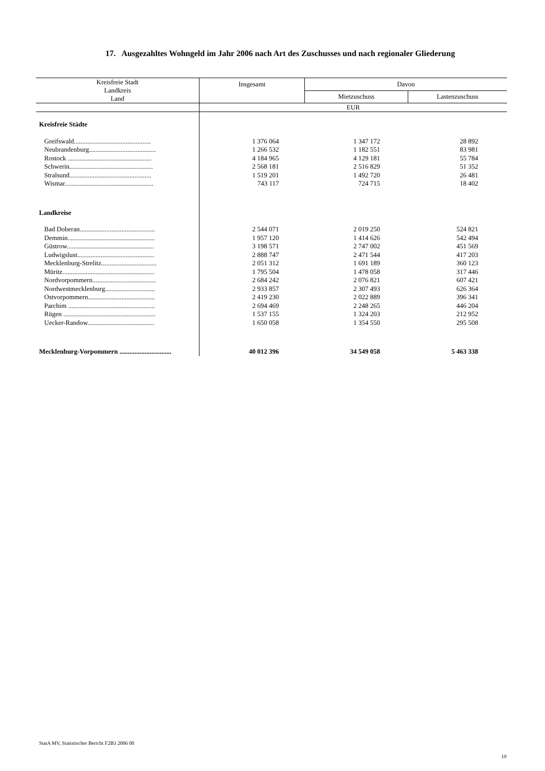17. Ausgezahltes Wohngeld im Jahr 2006 nach Art des Zuschusses und nach regionaler Gliederung
| Kreisfreie Stadt Landkreis Land | Insgesamt | Davon | |
| --- | --- | --- | --- |
| | | Mietzuschuss | Lastenzuschuss |
| | EUR | | |
| Kreisfreie Städte | | | |
| Greifswald.............................................. | 1 376 064 | 1 347 172 | 28 892 |
| Neubrandenburg........................................ | 1 266 532 | 1 182 551 | 83 981 |
| Rostock .................................................. | 4 184 965 | 4 129 181 | 55 784 |
| Schwerin.................................................. | 2 568 181 | 2 516 829 | 51 352 |
| Stralsund................................................. | 1 519 201 | 1 492 720 | 26 481 |
| Wismar..................................................... | 743 117 | 724 715 | 18 402 |
| Landkreise | | | |
| Bad Doberan............................................. | 2 544 071 | 2 019 250 | 524 821 |
| Demmin.................................................... | 1 957 120 | 1 414 626 | 542 494 |
| Güstrow.................................................... | 3 198 571 | 2 747 002 | 451 569 |
| Ludwigslust.............................................. | 2 888 747 | 2 471 544 | 417 203 |
| Mecklenburg-Strelitz................................. | 2 051 312 | 1 691 189 | 360 123 |
| Müritz....................................................... | 1 795 504 | 1 478 058 | 317 446 |
| Nordvorpommern...................................... | 2 684 242 | 2 076 821 | 607 421 |
| Nordwestmecklenburg.............................. | 2 933 857 | 2 307 493 | 626 364 |
| Ostvorpommern........................................ | 2 419 230 | 2 022 889 | 396 341 |
| Parchim .................................................... | 2 694 469 | 2 248 265 | 446 204 |
| Rügen ....................................................... | 1 537 155 | 1 324 203 | 212 952 |
| Uecker-Randow........................................ | 1 650 058 | 1 354 550 | 295 508 |
| Mecklenburg-Vorpommern ............................... | 40 012 396 | 34 549 058 | 5 463 338 |
StatA MV, Statistischer Bericht F2B3 2006 00
19